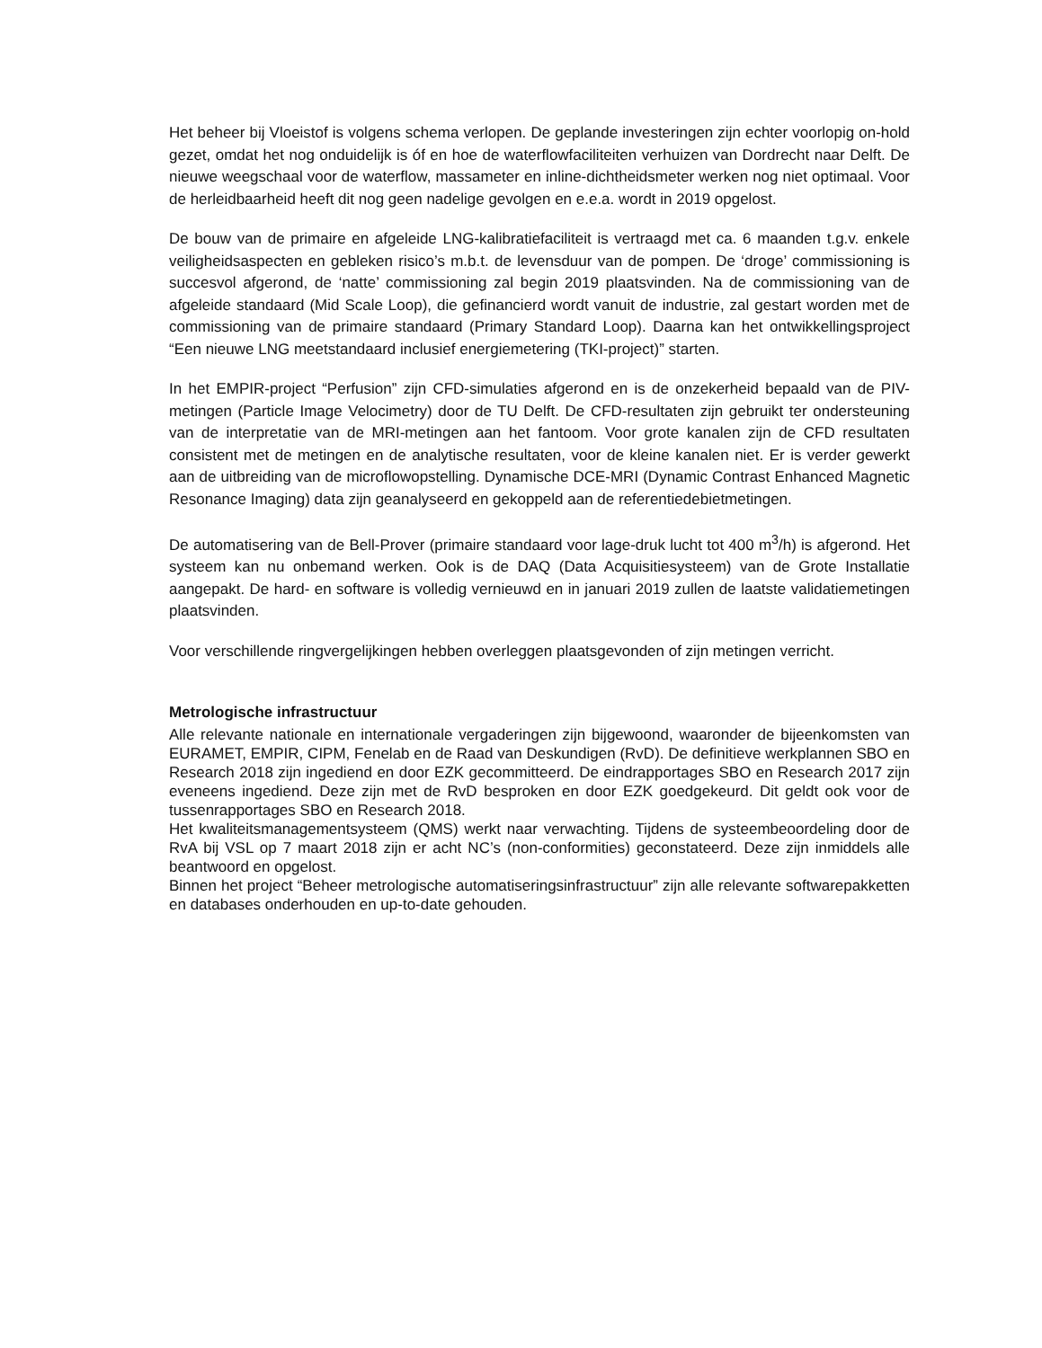Het beheer bij Vloeistof is volgens schema verlopen. De geplande investeringen zijn echter voorlopig on-hold gezet, omdat het nog onduidelijk is óf en hoe de waterflowfaciliteiten verhuizen van Dordrecht naar Delft. De nieuwe weegschaal voor de waterflow, massameter en inline-dichtheidsmeter werken nog niet optimaal. Voor de herleidbaarheid heeft dit nog geen nadelige gevolgen en e.e.a. wordt in 2019 opgelost.
De bouw van de primaire en afgeleide LNG-kalibratiefaciliteit is vertraagd met ca. 6 maanden t.g.v. enkele veiligheidsaspecten en gebleken risico’s m.b.t. de levensduur van de pompen. De ‘droge’ commissioning is succesvol afgerond, de ‘natte’ commissioning zal begin 2019 plaatsvinden. Na de commissioning van de afgeleide standaard (Mid Scale Loop), die gefinancierd wordt vanuit de industrie, zal gestart worden met de commissioning van de primaire standaard (Primary Standard Loop). Daarna kan het ontwikkellingsproject “Een nieuwe LNG meetstandaard inclusief energiemetering (TKI-project)” starten.
In het EMPIR-project “Perfusion” zijn CFD-simulaties afgerond en is de onzekerheid bepaald van de PIV-metingen (Particle Image Velocimetry) door de TU Delft. De CFD-resultaten zijn gebruikt ter ondersteuning van de interpretatie van de MRI-metingen aan het fantoom. Voor grote kanalen zijn de CFD resultaten consistent met de metingen en de analytische resultaten, voor de kleine kanalen niet. Er is verder gewerkt aan de uitbreiding van de microflowopstelling. Dynamische DCE-MRI (Dynamic Contrast Enhanced Magnetic Resonance Imaging) data zijn geanalyseerd en gekoppeld aan de referentiedebietmetingen.
De automatisering van de Bell-Prover (primaire standaard voor lage-druk lucht tot 400 m<sup>3</sup>/h) is afgerond. Het systeem kan nu onbemand werken. Ook is de DAQ (Data Acquisitiesysteem) van de Grote Installatie aangepakt. De hard- en software is volledig vernieuwd en in januari 2019 zullen de laatste validatiemetingen plaatsvinden.
Voor verschillende ringvergelijkingen hebben overleggen plaatsgevonden of zijn metingen verricht.
Metrologische infrastructuur
Alle relevante nationale en internationale vergaderingen zijn bijgewoond, waaronder de bijeenkomsten van EURAMET, EMPIR, CIPM, Fenelab en de Raad van Deskundigen (RvD). De definitieve werkplannen SBO en Research 2018 zijn ingediend en door EZK gecommitteerd. De eindrapportages SBO en Research 2017 zijn eveneens ingediend. Deze zijn met de RvD besproken en door EZK goedgekeurd. Dit geldt ook voor de tussenrapportages SBO en Research 2018.
Het kwaliteitsmanagementsysteem (QMS) werkt naar verwachting. Tijdens de systeembeoordeling door de RvA bij VSL op 7 maart 2018 zijn er acht NC’s (non-conformities) geconstateerd. Deze zijn inmiddels alle beantwoord en opgelost.
Binnen het project “Beheer metrologische automatiseringsinfrastructuur” zijn alle relevante softwarepakketten en databases onderhouden en up-to-date gehouden.